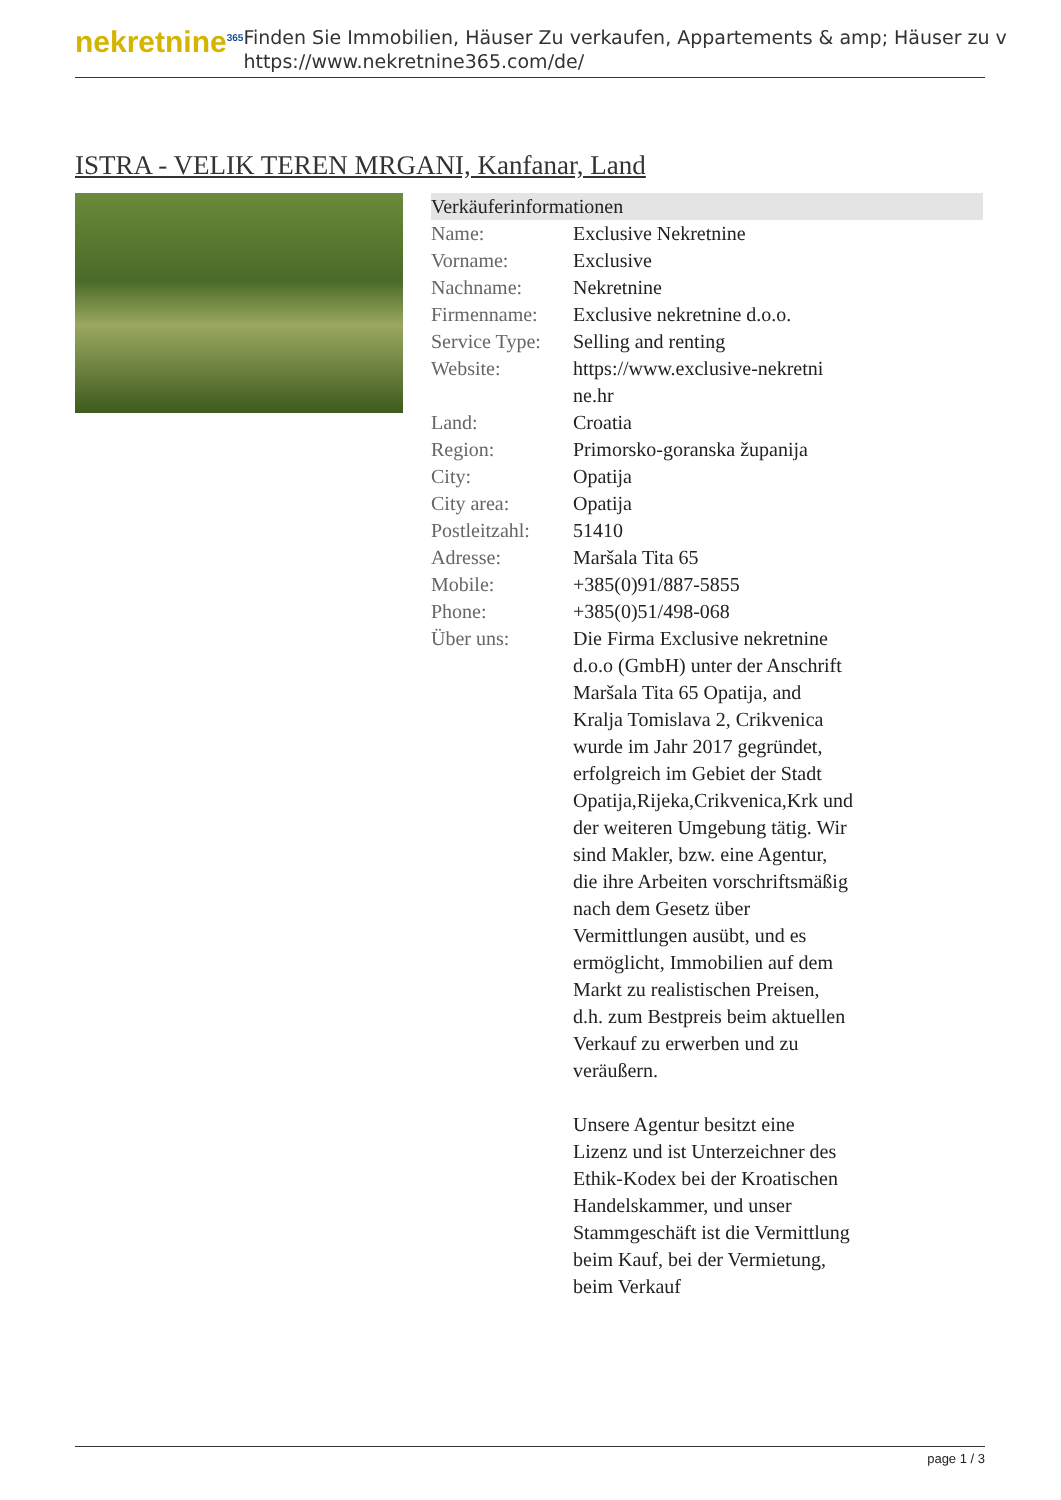nekretnine<sup>365</sup>
Finden Sie Immobilien, Häuser Zu verkaufen, Appartements & amp; Häuser zu v
https://www.nekretnine365.com/de/
ISTRA - VELIK TEREN MRGANI, Kanfanar, Land
| Verkäuferinformationen | | |
| --- | --- | --- |
| Name: | Exclusive Nekretnine | |
| Vorname: | Exclusive | |
| Nachname: | Nekretnine | |
| Firmenname: | Exclusive nekretnine d.o.o. | |
| Service Type: | Selling and renting | |
| Website: | https://www.exclusive-nekretni ne.hr | |
| Land: | Croatia | |
| Region: | Primorsko-goranska županija | |
| City: | Opatija | |
| City area: | Opatija | |
| Postleitzahl: | 51410 | |
| Adresse: | Maršala Tita 65 | |
| Mobile: | +385(0)91/887-5855 | |
| Phone: | +385(0)51/498-068 | |
| Über uns: | Die Firma Exclusive nekretnine d.o.o (GmbH) unter der Anschrift Maršala Tita 65 Opatija, and Kralja Tomislava 2, Crikvenica wurde im Jahr 2017 gegründet, erfolgreich im Gebiet der Stadt Opatija,Rijeka,Crikvenica,Krk und der weiteren Umgebung tätig. Wir sind Makler, bzw. eine Agentur, die ihre Arbeiten vorschriftsmäßig nach dem Gesetz über Vermittlungen ausübt, und es ermöglicht, Immobilien auf dem Markt zu realistischen Preisen, d.h. zum Bestpreis beim aktuellen Verkauf zu erwerben und zu veräußern. Unsere Agentur besitzt eine Lizenz und ist Unterzeichner des Ethik-Kodex bei der Kroatischen Handelskammer, und unser Stammgeschäft ist die Vermittlung beim Kauf, bei der Vermietung, beim Verkauf | |
page 1 / 3